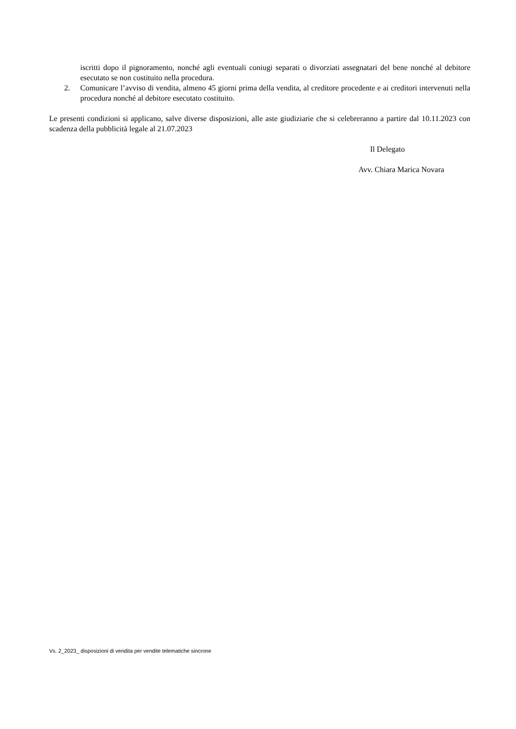iscritti dopo il pignoramento, nonché agli eventuali coniugi separati o divorziati assegnatari del bene nonché al debitore esecutato se non costituito nella procedura.
2. Comunicare l’avviso di vendita, almeno 45 giorni prima della vendita, al creditore procedente e ai creditori intervenuti nella procedura nonché al debitore esecutato costituito.
Le presenti condizioni si applicano, salve diverse disposizioni, alle aste giudiziarie che si celebreranno a partire dal 10.11.2023 con scadenza della pubblicità legale al 21.07.2023
Il Delegato
Avv. Chiara Marica Novara
Vs. 2_2023_ disposizioni di vendita per vendite telematiche sincrone